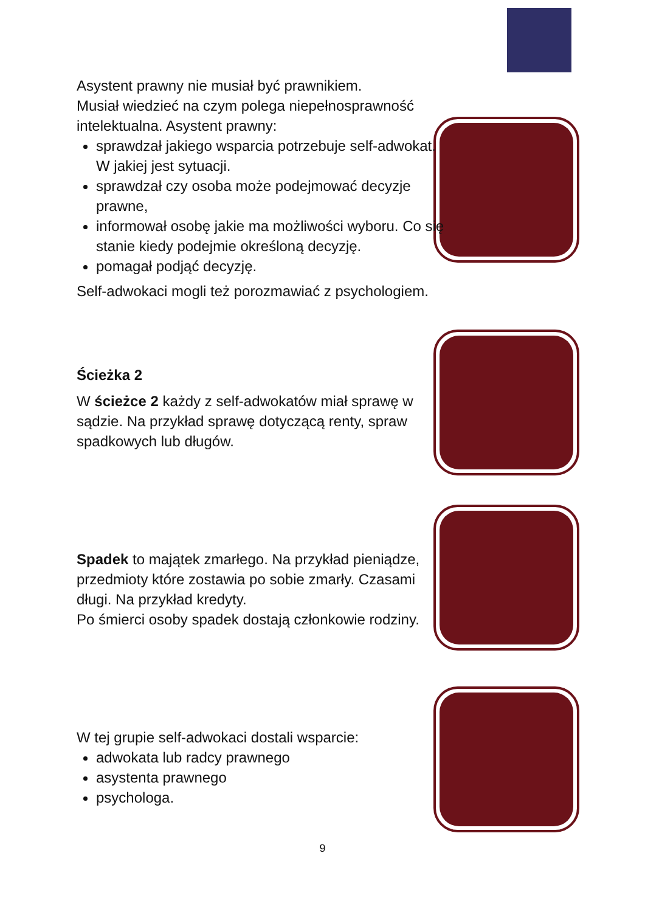Asystent prawny nie musiał być prawnikiem.
Musiał wiedzieć na czym polega niepełnosprawność intelektualna. Asystent prawny:
sprawdzał jakiego wsparcia potrzebuje self-adwokat. W jakiej jest sytuacji.
sprawdzał czy osoba może podejmować decyzje prawne,
informował osobę jakie ma możliwości wyboru. Co się stanie kiedy podejmie określoną decyzję.
pomagał podjąć decyzję.
Self-adwokaci mogli też porozmawiać z psychologiem.
Ścieżka 2
W ścieżce 2 każdy z self-adwokatów miał sprawę w sądzie. Na przykład sprawę dotyczącą renty, spraw spadkowych lub długów.
Spadek to majątek zmarłego. Na przykład pieniądze, przedmioty które zostawia po sobie zmarły. Czasami długi. Na przykład kredyty.
Po śmierci osoby spadek dostają członkowie rodziny.
W tej grupie self-adwokaci dostali wsparcie:
adwokata lub radcy prawnego
asystenta prawnego
psychologa.
9